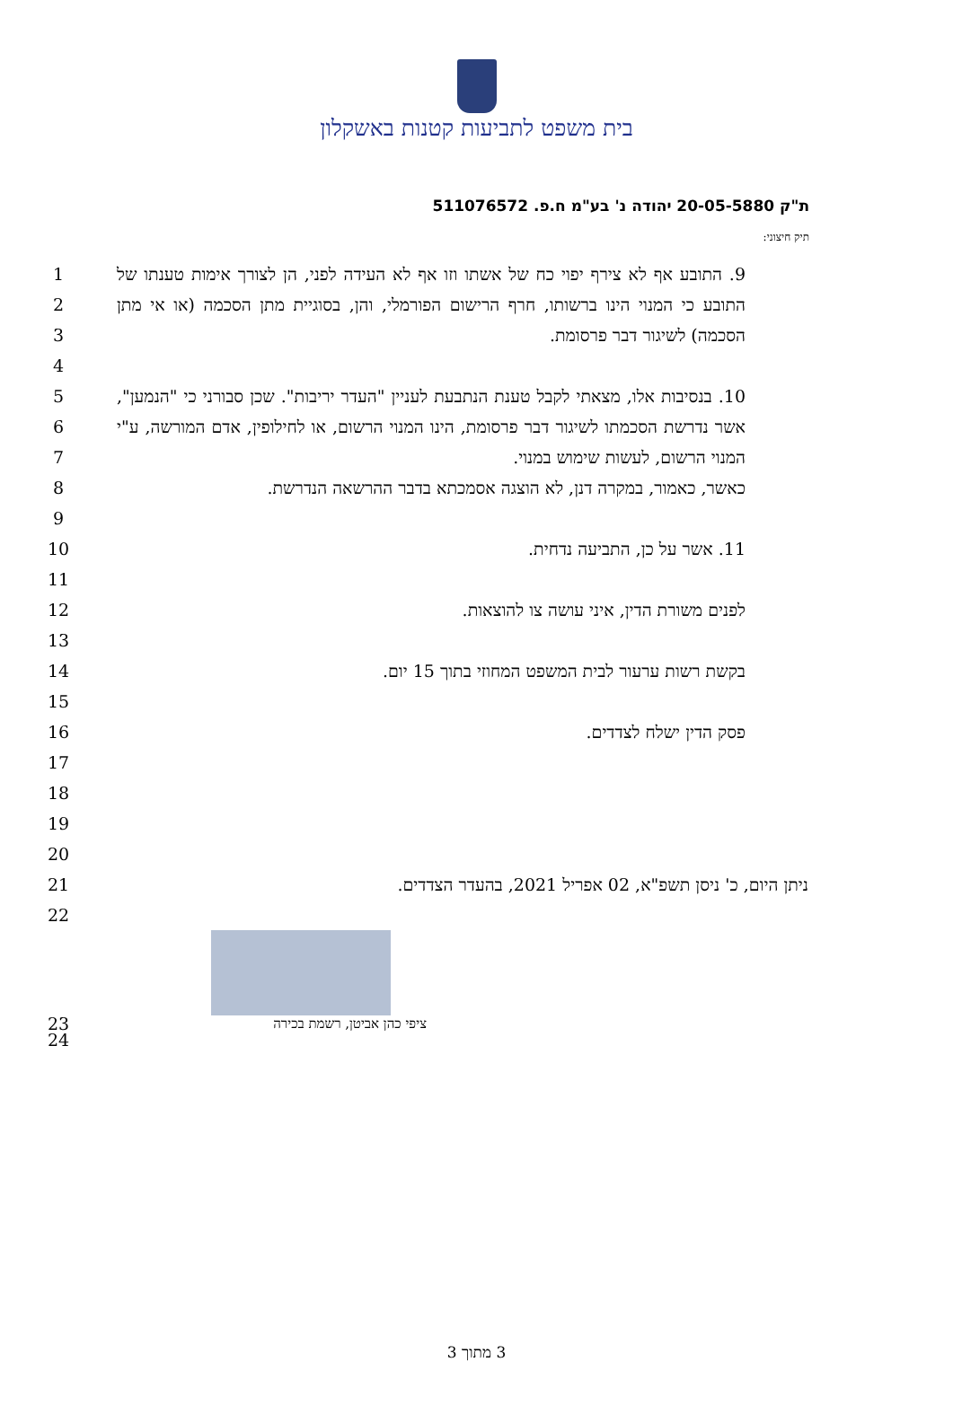בית משפט לתביעות קטנות באשקלון
ת"ק 20-05-5880 יהודה נ' בע"מ ח.פ. 511076572
תיק חיצוני:
1
2
3
9. התובע אף לא צירף יפוי כח של אשתו וזו אף לא העידה לפני, הן לצורך אימות טענתו של התובע כי המנוי הינו ברשותו, חרף הרישום הפורמלי, והן, בסוגיית מתן הסכמה (או אי מתן הסכמה) לשיגור דבר פרסומת.
4
5
6
7
8
10. בנסיבות אלו, מצאתי לקבל טענת הנתבעת לעניין "העדר יריבות". שכן סבורני כי "הנמען", אשר נדרשת הסכמתו לשיגור דבר פרסומת, הינו המנוי הרשום, או לחילופין, אדם המורשה, ע"י המנוי הרשום, לעשות שימוש במנוי.
כאשר, כאמור, במקרה דנן, לא הוצגה אסמכתא בדבר ההרשאה הנדרשת.
9
10 11. אשר על כן, התביעה נדחית.
11
12
לפנים משורת הדין, איני עושה צו להוצאות.
13
14 בקשת רשות ערעור לבית המשפט המחוזי בתוך 15 יום.
15
16 פסק הדין ישלח לצדדים.
17
18
19
20
21 ניתן היום, כ' ניסן תשפ"א, 02 אפריל 2021, בהעדר הצדדים.
22
23
24
ציפי כהן אביטן, רשמת בכירה
3 מתוך 3